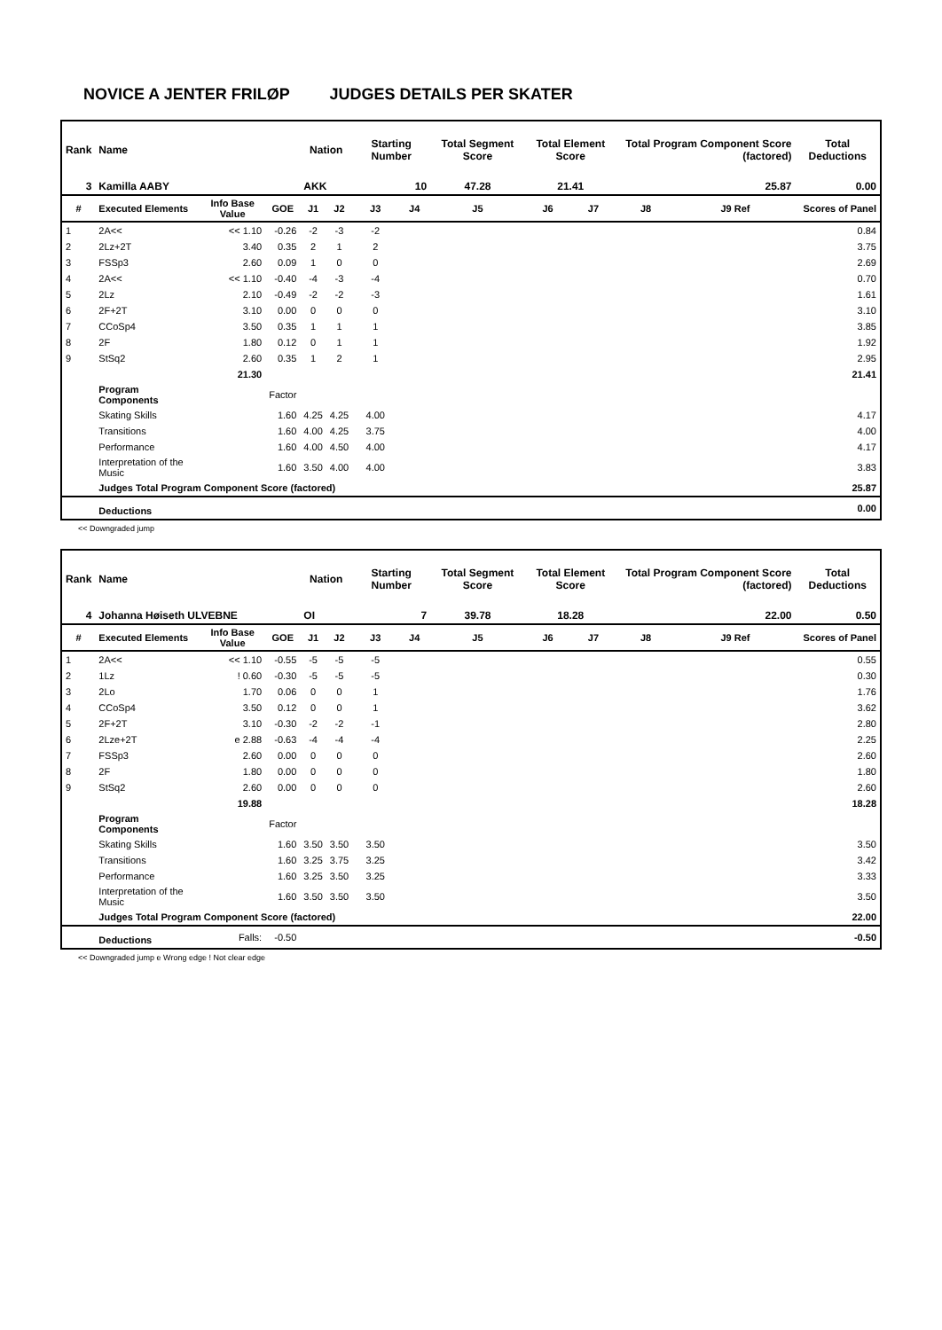NOVICE A JENTER FRILØP JUDGES DETAILS PER SKATER
| Rank | Name | | | Nation | | Starting Number | | Total Segment Score | Total Element Score | | Total Program Component Score (factored) | | | Total Deductions |
| 3 | Kamilla AABY | | | AKK | | 10 | | 47.28 | 21.41 | | 25.87 | | | 0.00 |
| # | Executed Elements | Info Base Value | GOE | J1 | J2 | J3 | J4 | J5 | J6 | J7 | J8 | J9 Ref | Scores of Panel | |
| 1 | 2A<< | << 1.10 | -0.26 | -2 | -3 | -2 | | | | | | | 0.84 | |
| 2 | 2Lz+2T | 3.40 | 0.35 | 2 | 1 | 2 | | | | | | | 3.75 | |
| 3 | FSSp3 | 2.60 | 0.09 | 1 | 0 | 0 | | | | | | | 2.69 | |
| 4 | 2A<< | << 1.10 | -0.40 | -4 | -3 | -4 | | | | | | | 0.70 | |
| 5 | 2Lz | 2.10 | -0.49 | -2 | -2 | -3 | | | | | | | 1.61 | |
| 6 | 2F+2T | 3.10 | 0.00 | 0 | 0 | 0 | | | | | | | 3.10 | |
| 7 | CCoSp4 | 3.50 | 0.35 | 1 | 1 | 1 | | | | | | | 3.85 | |
| 8 | 2F | 1.80 | 0.12 | 0 | 1 | 1 | | | | | | | 1.92 | |
| 9 | StSq2 | 2.60 | 0.35 | 1 | 2 | 1 | | | | | | | 2.95 | |
| | | 21.30 | | | | | | | | | | | 21.41 | |
| | Program Components | | Factor | | | | | | | | | | | |
| | Skating Skills | | 1.60 | 4.25 | 4.25 | 4.00 | | | | | | | 4.17 | |
| | Transitions | | 1.60 | 4.00 | 4.25 | 3.75 | | | | | | | 4.00 | |
| | Performance | | 1.60 | 4.00 | 4.50 | 4.00 | | | | | | | 4.17 | |
| | Interpretation of the Music | | 1.60 | 3.50 | 4.00 | 4.00 | | | | | | | 3.83 | |
| | Judges Total Program Component Score (factored) | | | | | | | | | | | | 25.87 | |
| | Deductions | | | | | | | | | | | | 0.00 | |
<< Downgraded jump
| Rank | Name | | | Nation | | Starting Number | | Total Segment Score | Total Element Score | | Total Program Component Score (factored) | | | Total Deductions |
| 4 | Johanna Høiseth ULVEBNE | | | OI | | 7 | | 39.78 | 18.28 | | 22.00 | | | 0.50 |
| # | Executed Elements | Info Base Value | GOE | J1 | J2 | J3 | J4 | J5 | J6 | J7 | J8 | J9 Ref | Scores of Panel | |
| 1 | 2A<< | << 1.10 | -0.55 | -5 | -5 | -5 | | | | | | | 0.55 | |
| 2 | 1Lz | ! 0.60 | -0.30 | -5 | -5 | -5 | | | | | | | 0.30 | |
| 3 | 2Lo | 1.70 | 0.06 | 0 | 0 | 1 | | | | | | | 1.76 | |
| 4 | CCoSp4 | 3.50 | 0.12 | 0 | 0 | 1 | | | | | | | 3.62 | |
| 5 | 2F+2T | 3.10 | -0.30 | -2 | -2 | -1 | | | | | | | 2.80 | |
| 6 | 2Lze+2T | e 2.88 | -0.63 | -4 | -4 | -4 | | | | | | | 2.25 | |
| 7 | FSSp3 | 2.60 | 0.00 | 0 | 0 | 0 | | | | | | | 2.60 | |
| 8 | 2F | 1.80 | 0.00 | 0 | 0 | 0 | | | | | | | 1.80 | |
| 9 | StSq2 | 2.60 | 0.00 | 0 | 0 | 0 | | | | | | | 2.60 | |
| | | 19.88 | | | | | | | | | | | 18.28 | |
| | Program Components | | Factor | | | | | | | | | | | |
| | Skating Skills | | 1.60 | 3.50 | 3.50 | 3.50 | | | | | | | 3.50 | |
| | Transitions | | 1.60 | 3.25 | 3.75 | 3.25 | | | | | | | 3.42 | |
| | Performance | | 1.60 | 3.25 | 3.50 | 3.25 | | | | | | | 3.33 | |
| | Interpretation of the Music | | 1.60 | 3.50 | 3.50 | 3.50 | | | | | | | 3.50 | |
| | Judges Total Program Component Score (factored) | | | | | | | | | | | | 22.00 | |
| | Deductions | Falls: | -0.50 | | | | | | | | | | -0.50 | |
<< Downgraded jump e Wrong edge ! Not clear edge